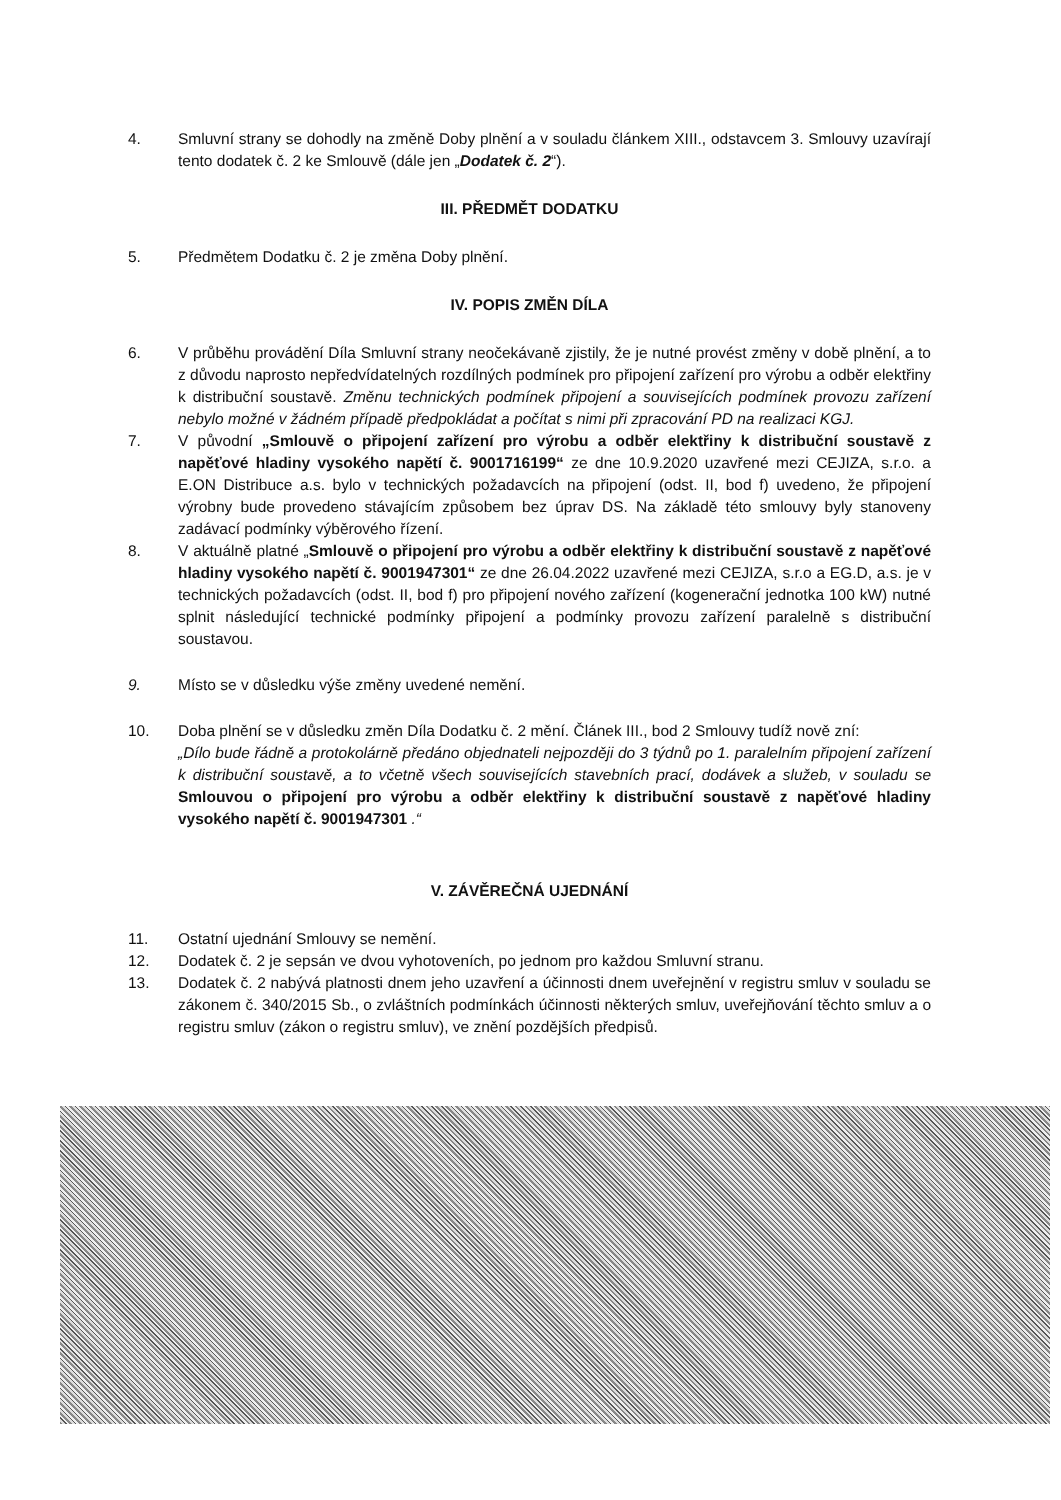4. Smluvní strany se dohodly na změně Doby plnění a v souladu článkem XIII., odstavcem 3. Smlouvy uzavírají tento dodatek č. 2 ke Smlouvě (dále jen „Dodatek č. 2“).
III. PŘEDMĚT DODATKU
5. Předmětem Dodatku č. 2 je změna Doby plnění.
IV. POPIS ZMĚN DÍLA
6. V průběhu provádění Díla Smluvní strany neočekávaně zjistily, že je nutné provést změny v době plnění, a to z důvodu naprosto nepředvídatelných rozdílných podmínek pro připojení zařízení pro výrobu a odběr elektřiny k distribuční soustavě. Změnu technických podmínek připojení a souvisejících podmínek provozu zařízení nebylo možné v žádném případě předpokládat a počítat s nimi při zpracování PD na realizaci KGJ.
7. V původní „Smlouvě o připojení zařízení pro výrobu a odběr elektřiny k distribuční soustavě z napěťové hladiny vysokého napětí č. 9001716199“ ze dne 10.9.2020 uzavřené mezi CEJIZA, s.r.o. a E.ON Distribuce a.s. bylo v technických požadavcích na připojení (odst. II, bod f) uvedeno, že připojení výrobny bude provedeno stávajícím způsobem bez úprav DS. Na základě této smlouvy byly stanoveny zadávací podmínky výběrového řízení.
8. V aktuálně platné „Smlouvě o připojení pro výrobu a odběr elektřiny k distribuční soustavě z napěťové hladiny vysokého napětí č. 9001947301“ ze dne 26.04.2022 uzavřené mezi CEJIZA, s.r.o a EG.D, a.s. je v technických požadavcích (odst. II, bod f) pro připojení nového zařízení (kogenerační jednotka 100 kW) nutné splnit následující technické podmínky připojení a podmínky provozu zařízení paralelně s distribuční soustavou.
9. Místo se v důsledku výše změny uvedené nemění.
10. Doba plnění se v důsledku změn Díla Dodatku č. 2 mění. Článek III., bod 2 Smlouvy tudíž nově zní:
„Dílo bude řádně a protokolárně předáno objednateli nejpozději do 3 týdnů po 1. paralelním připojení zařízení k distribuční soustavě, a to včetně všech souvisejících stavebních prací, dodávek a služeb, v souladu se Smlouvou o připojení pro výrobu a odběr elektřiny k distribuční soustavě z napěťové hladiny vysokého napětí č. 9001947301 .“
V. ZÁVĚREČNÁ UJEDNÁNÍ
11. Ostatní ujednání Smlouvy se nemění.
12. Dodatek č. 2 je sepsán ve dvou vyhotoveních, po jednom pro každou Smluvní stranu.
13. Dodatek č. 2 nabývá platnosti dnem jeho uzavření a účinnosti dnem uveřejnění v registru smluv v souladu se zákonem č. 340/2015 Sb., o zvláštních podmínkách účinnosti některých smluv, uveřejňování těchto smluv a o registru smluv (zákon o registru smluv), ve znění pozdějších předpisů.